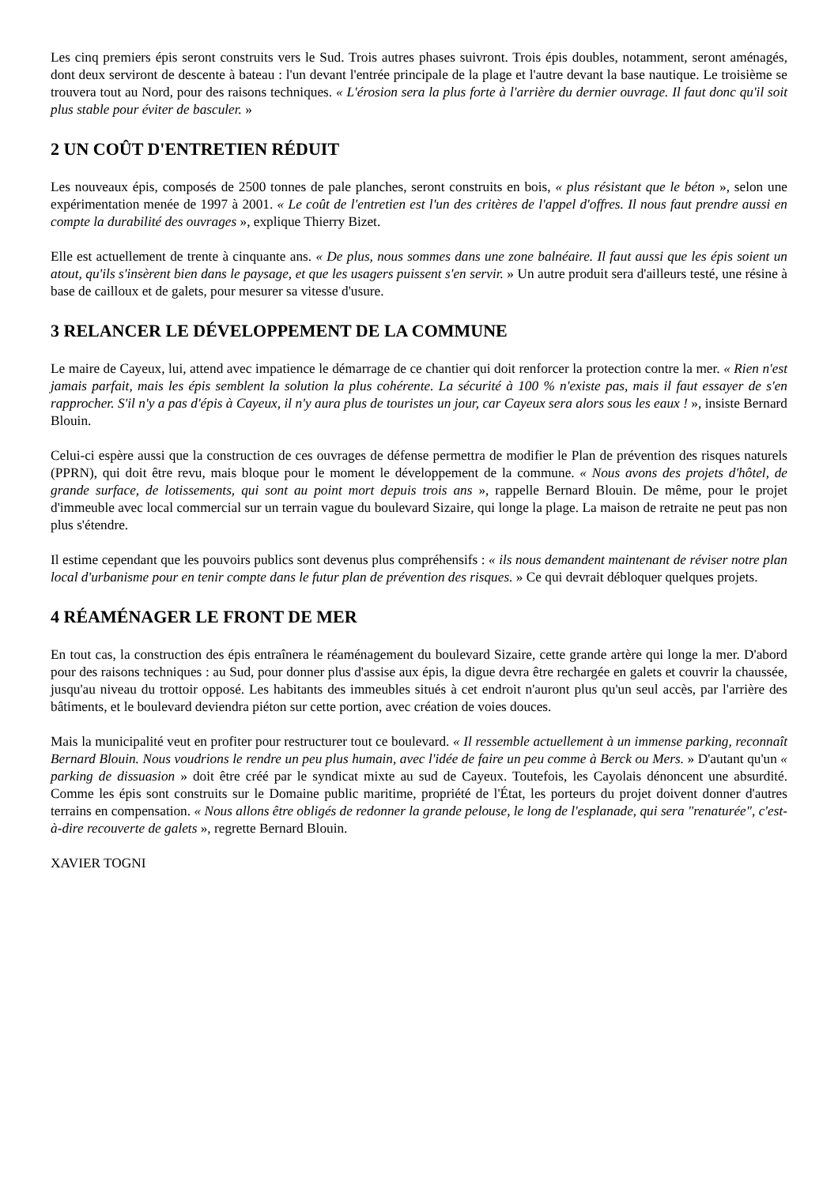Les cinq premiers épis seront construits vers le Sud. Trois autres phases suivront. Trois épis doubles, notamment, seront aménagés, dont deux serviront de descente à bateau : l'un devant l'entrée principale de la plage et l'autre devant la base nautique. Le troisième se trouvera tout au Nord, pour des raisons techniques. « L'érosion sera la plus forte à l'arrière du dernier ouvrage. Il faut donc qu'il soit plus stable pour éviter de basculer. »
2 UN COÛT D'ENTRETIEN RÉDUIT
Les nouveaux épis, composés de 2500 tonnes de pale planches, seront construits en bois, « plus résistant que le béton », selon une expérimentation menée de 1997 à 2001. « Le coût de l'entretien est l'un des critères de l'appel d'offres. Il nous faut prendre aussi en compte la durabilité des ouvrages », explique Thierry Bizet.
Elle est actuellement de trente à cinquante ans. « De plus, nous sommes dans une zone balnéaire. Il faut aussi que les épis soient un atout, qu'ils s'insèrent bien dans le paysage, et que les usagers puissent s'en servir. » Un autre produit sera d'ailleurs testé, une résine à base de cailloux et de galets, pour mesurer sa vitesse d'usure.
3 RELANCER LE DÉVELOPPEMENT DE LA COMMUNE
Le maire de Cayeux, lui, attend avec impatience le démarrage de ce chantier qui doit renforcer la protection contre la mer. « Rien n'est jamais parfait, mais les épis semblent la solution la plus cohérente. La sécurité à 100 % n'existe pas, mais il faut essayer de s'en rapprocher. S'il n'y a pas d'épis à Cayeux, il n'y aura plus de touristes un jour, car Cayeux sera alors sous les eaux ! », insiste Bernard Blouin.
Celui-ci espère aussi que la construction de ces ouvrages de défense permettra de modifier le Plan de prévention des risques naturels (PPRN), qui doit être revu, mais bloque pour le moment le développement de la commune. « Nous avons des projets d'hôtel, de grande surface, de lotissements, qui sont au point mort depuis trois ans », rappelle Bernard Blouin. De même, pour le projet d'immeuble avec local commercial sur un terrain vague du boulevard Sizaire, qui longe la plage. La maison de retraite ne peut pas non plus s'étendre.
Il estime cependant que les pouvoirs publics sont devenus plus compréhensifs : « ils nous demandent maintenant de réviser notre plan local d'urbanisme pour en tenir compte dans le futur plan de prévention des risques. » Ce qui devrait débloquer quelques projets.
4 RÉAMÉNAGER LE FRONT DE MER
En tout cas, la construction des épis entraînera le réaménagement du boulevard Sizaire, cette grande artère qui longe la mer. D'abord pour des raisons techniques : au Sud, pour donner plus d'assise aux épis, la digue devra être rechargée en galets et couvrir la chaussée, jusqu'au niveau du trottoir opposé. Les habitants des immeubles situés à cet endroit n'auront plus qu'un seul accès, par l'arrière des bâtiments, et le boulevard deviendra piéton sur cette portion, avec création de voies douces.
Mais la municipalité veut en profiter pour restructurer tout ce boulevard. « Il ressemble actuellement à un immense parking, reconnaît Bernard Blouin. Nous voudrions le rendre un peu plus humain, avec l'idée de faire un peu comme à Berck ou Mers. » D'autant qu'un « parking de dissuasion » doit être créé par le syndicat mixte au sud de Cayeux. Toutefois, les Cayolais dénoncent une absurdité. Comme les épis sont construits sur le Domaine public maritime, propriété de l'État, les porteurs du projet doivent donner d'autres terrains en compensation. « Nous allons être obligés de redonner la grande pelouse, le long de l'esplanade, qui sera "renaturée", c'est-à-dire recouverte de galets », regrette Bernard Blouin.
XAVIER TOGNI